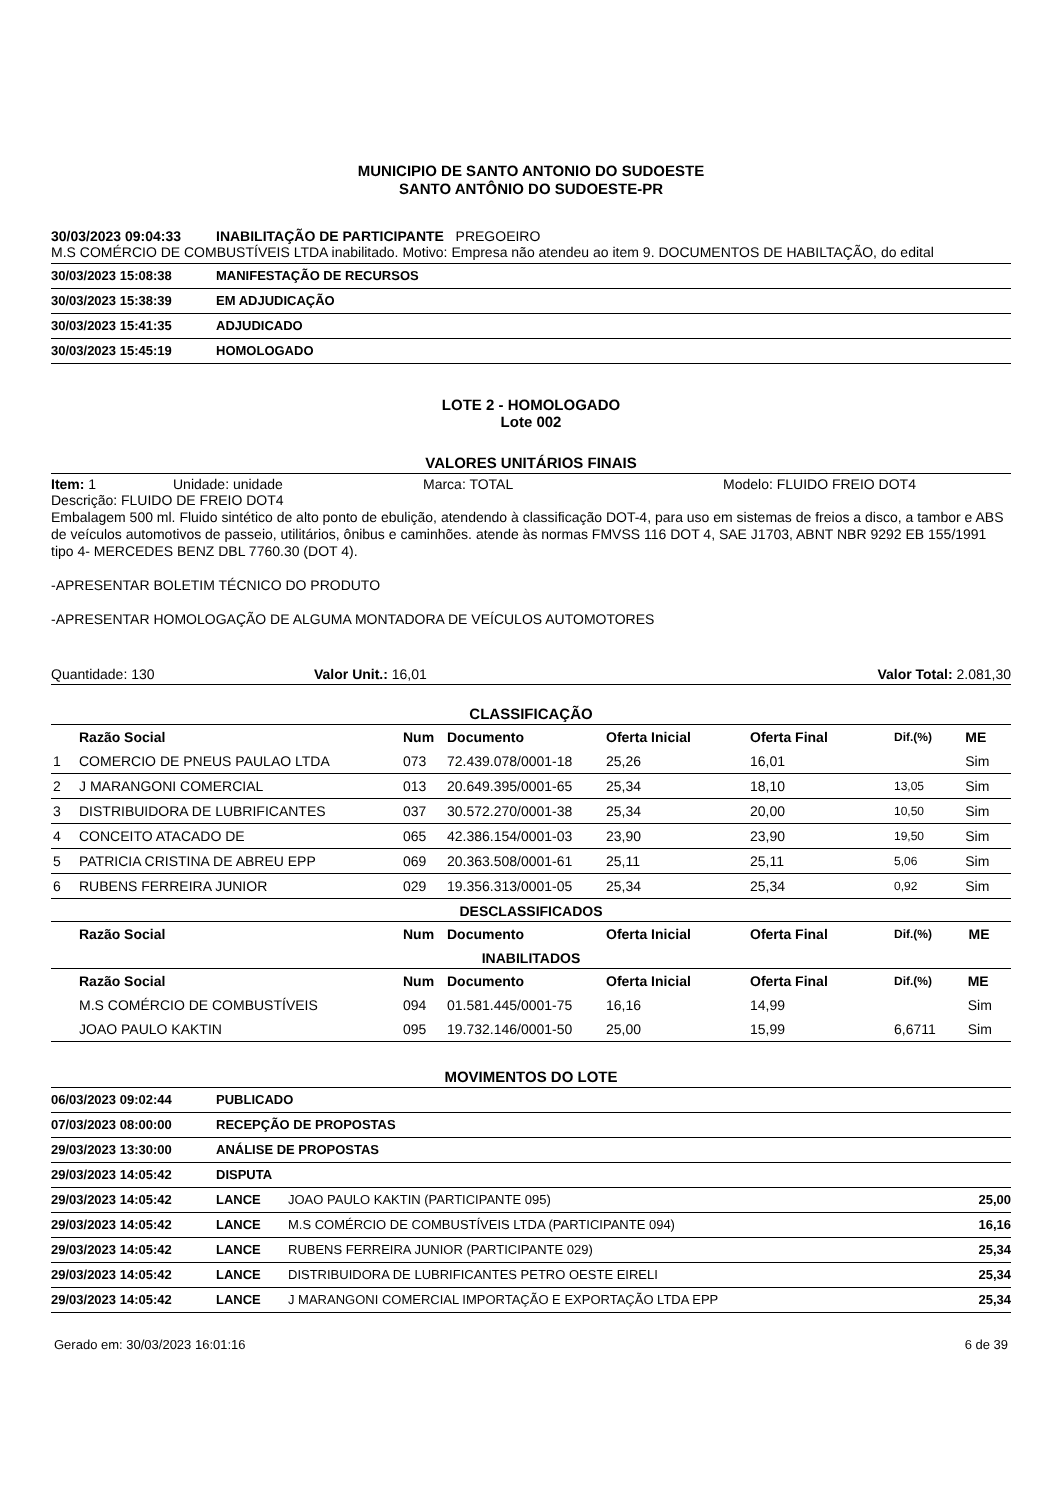MUNICIPIO DE SANTO ANTONIO DO SUDOESTE
SANTO ANTÔNIO DO SUDOESTE-PR
30/03/2023 09:04:33 INABILITAÇÃO DE PARTICIPANTE PREGOEIRO
M.S COMÉRCIO DE COMBUSTÍVEIS LTDA inabilitado. Motivo: Empresa não atendeu ao item 9. DOCUMENTOS DE HABILTAÇÃO, do edital
30/03/2023 15:08:38 MANIFESTAÇÃO DE RECURSOS
30/03/2023 15:38:39 EM ADJUDICAÇÃO
30/03/2023 15:41:35 ADJUDICADO
30/03/2023 15:45:19 HOMOLOGADO
LOTE 2 - HOMOLOGADO
Lote 002
VALORES UNITÁRIOS FINAIS
Item: 1 Unidade: unidade Marca: TOTAL Modelo: FLUIDO FREIO DOT4
Descrição: FLUIDO DE FREIO DOT4
Embalagem 500 ml. Fluido sintético de alto ponto de ebulição, atendendo à classificação DOT-4, para uso em sistemas de freios a disco, a tambor e ABS de veículos automotivos de passeio, utilitários, ônibus e caminhões. atende às normas FMVSS 116 DOT 4, SAE J1703, ABNT NBR 9292 EB 155/1991 tipo 4- MERCEDES BENZ DBL 7760.30 (DOT 4).
-APRESENTAR BOLETIM TÉCNICO DO PRODUTO
-APRESENTAR HOMOLOGAÇÃO DE ALGUMA MONTADORA DE VEÍCULOS AUTOMOTORES
Quantidade: 130 Valor Unit.: 16,01 Valor Total: 2.081,30
CLASSIFICAÇÃO
| | Razão Social | Num | Documento | Oferta Inicial | Oferta Final | Dif.(%) | ME |
| --- | --- | --- | --- | --- | --- | --- | --- |
| 1 | COMERCIO DE PNEUS PAULAO LTDA | 073 | 72.439.078/0001-18 | 25,26 | 16,01 | | Sim |
| 2 | J MARANGONI COMERCIAL | 013 | 20.649.395/0001-65 | 25,34 | 18,10 | 13,05 | Sim |
| 3 | DISTRIBUIDORA DE LUBRIFICANTES | 037 | 30.572.270/0001-38 | 25,34 | 20,00 | 10,50 | Sim |
| 4 | CONCEITO ATACADO DE | 065 | 42.386.154/0001-03 | 23,90 | 23,90 | 19,50 | Sim |
| 5 | PATRICIA CRISTINA DE ABREU EPP | 069 | 20.363.508/0001-61 | 25,11 | 25,11 | 5,06 | Sim |
| 6 | RUBENS FERREIRA JUNIOR | 029 | 19.356.313/0001-05 | 25,34 | 25,34 | 0,92 | Sim |
DESCLASSIFICADOS
| | Razão Social | Num | Documento | Oferta Inicial | Oferta Final | Dif.(%) | ME |
| --- | --- | --- | --- | --- | --- | --- | --- |
INABILITADOS
| | Razão Social | Num | Documento | Oferta Inicial | Oferta Final | Dif.(%) | ME |
| --- | --- | --- | --- | --- | --- | --- | --- |
| | M.S COMÉRCIO DE COMBUSTÍVEIS | 094 | 01.581.445/0001-75 | 16,16 | 14,99 | | Sim |
| | JOAO PAULO KAKTIN | 095 | 19.732.146/0001-50 | 25,00 | 15,99 | 6,6711 | Sim |
MOVIMENTOS DO LOTE
06/03/2023 09:02:44 PUBLICADO
07/03/2023 08:00:00 RECEPÇÃO DE PROPOSTAS
29/03/2023 13:30:00 ANÁLISE DE PROPOSTAS
29/03/2023 14:05:42 DISPUTA
29/03/2023 14:05:42 LANCE JOAO PAULO KAKTIN (PARTICIPANTE 095) 25,00
29/03/2023 14:05:42 LANCE M.S COMÉRCIO DE COMBUSTÍVEIS LTDA (PARTICIPANTE 094) 16,16
29/03/2023 14:05:42 LANCE RUBENS FERREIRA JUNIOR (PARTICIPANTE 029) 25,34
29/03/2023 14:05:42 LANCE DISTRIBUIDORA DE LUBRIFICANTES PETRO OESTE EIRELI 25,34
29/03/2023 14:05:42 LANCE J MARANGONI COMERCIAL IMPORTAÇÃO E EXPORTAÇÃO LTDA EPP 25,34
Gerado em: 30/03/2023 16:01:16 6 de 39